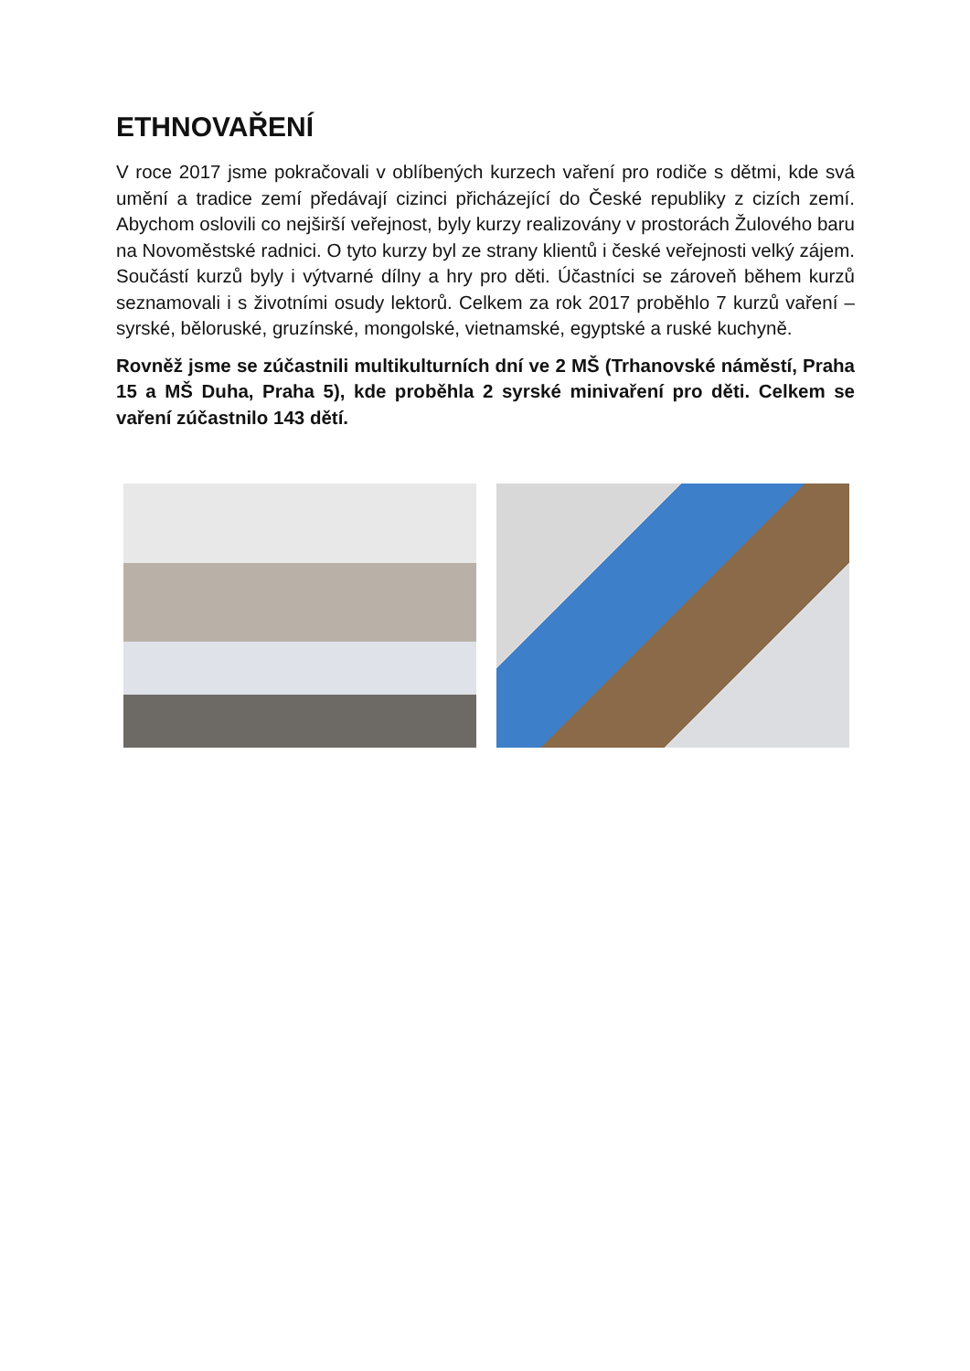ETHNOVAŘENÍ
V roce 2017 jsme pokračovali v oblíbených kurzech vaření pro rodiče s dětmi, kde svá umění a tradice zemí předávají cizinci přicházející do České republiky z cizích zemí. Abychom oslovili co nejširší veřejnost, byly kurzy realizovány v prostorách Žulového baru na Novoměstské radnici. O tyto kurzy byl ze strany klientů i české veřejnosti velký zájem. Součástí kurzů byly i výtvarné dílny a hry pro děti. Účastníci se zároveň během kurzů seznamovali i s životními osudy lektorů. Celkem za rok 2017 proběhlo 7 kurzů vaření – syrské, běloruské, gruzínské, mongolské, vietnamské, egyptské a ruské kuchyně.
Rovněž jsme se zúčastnili multikulturních dní ve 2 MŠ (Trhanovské náměstí, Praha 15 a MŠ Duha, Praha 5), kde proběhla 2 syrské minivaření pro děti. Celkem se vaření zúčastnilo 143 dětí.